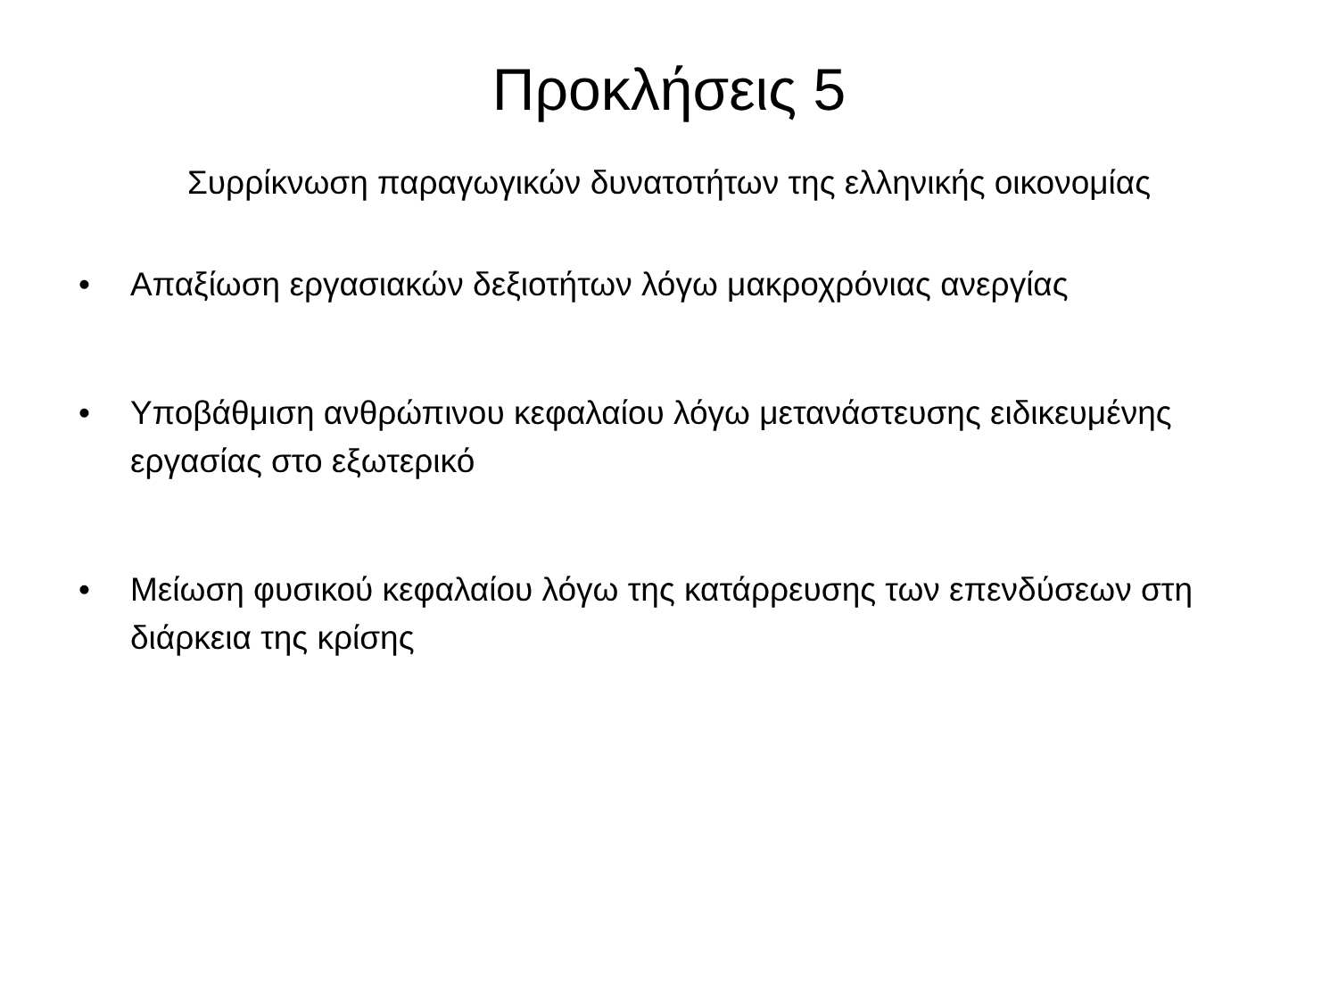Προκλήσεις 5
Συρρίκνωση παραγωγικών δυνατοτήτων της ελληνικής οικονομίας
• Απαξίωση εργασιακών δεξιοτήτων λόγω μακροχρόνιας ανεργίας
• Υποβάθμιση ανθρώπινου κεφαλαίου λόγω μετανάστευσης ειδικευμένης εργασίας στο εξωτερικό
• Μείωση φυσικού κεφαλαίου λόγω της κατάρρευσης των επενδύσεων στη διάρκεια της κρίσης